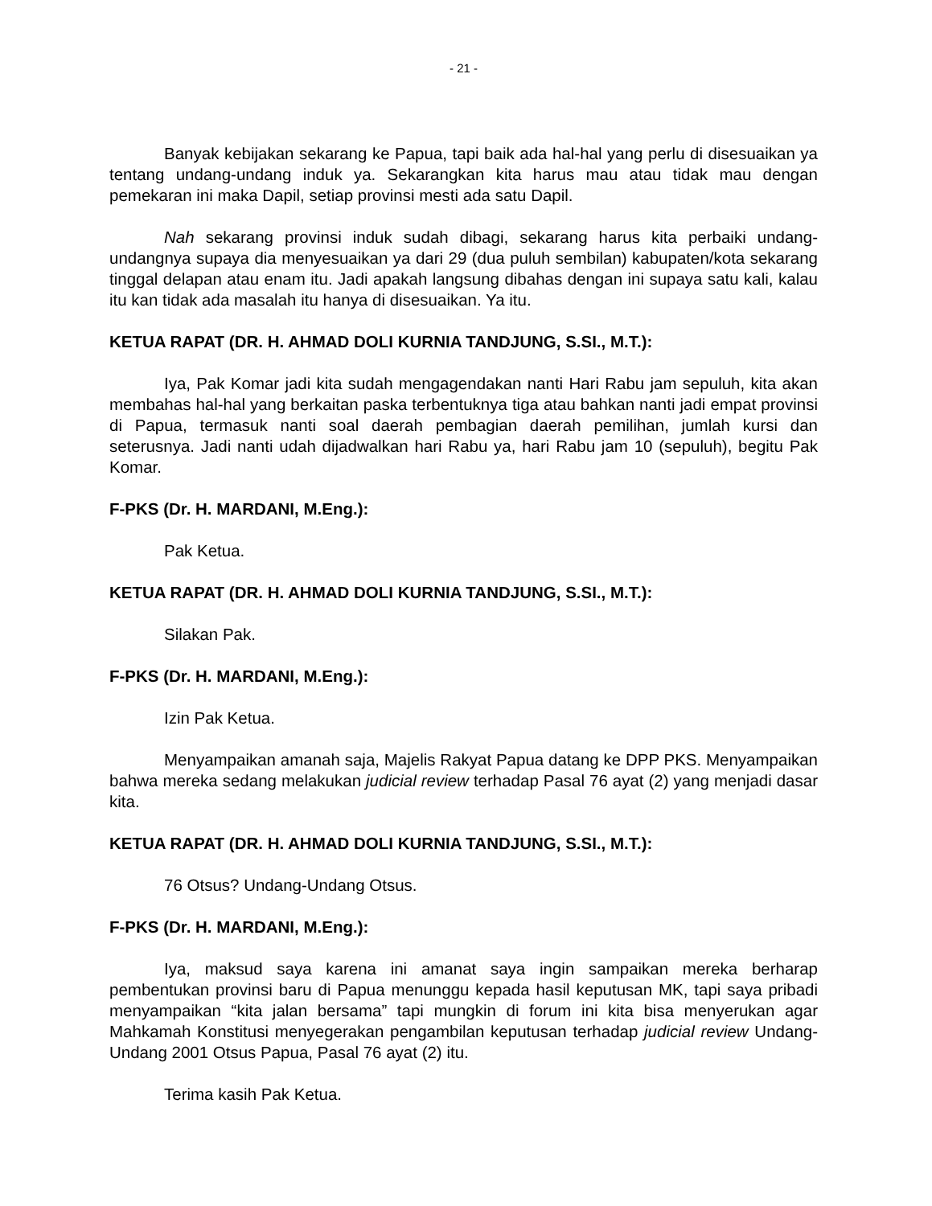- 21 -
Banyak kebijakan sekarang ke Papua, tapi baik ada hal-hal yang perlu di disesuaikan ya tentang undang-undang induk ya. Sekarangkan kita harus mau atau tidak mau dengan pemekaran ini maka Dapil, setiap provinsi mesti ada satu Dapil.
Nah sekarang provinsi induk sudah dibagi, sekarang harus kita perbaiki undang-undangnya supaya dia menyesuaikan ya dari 29 (dua puluh sembilan) kabupaten/kota sekarang tinggal delapan atau enam itu. Jadi apakah langsung dibahas dengan ini supaya satu kali, kalau itu kan tidak ada masalah itu hanya di disesuaikan. Ya itu.
KETUA RAPAT (DR. H. AHMAD DOLI KURNIA TANDJUNG, S.SI., M.T.):
Iya, Pak Komar jadi kita sudah mengagendakan nanti Hari Rabu jam sepuluh, kita akan membahas hal-hal yang berkaitan paska terbentuknya tiga atau bahkan nanti jadi empat provinsi di Papua, termasuk nanti soal daerah pembagian daerah pemilihan, jumlah kursi dan seterusnya. Jadi nanti udah dijadwalkan hari Rabu ya, hari Rabu jam 10 (sepuluh), begitu Pak Komar.
F-PKS (Dr. H. MARDANI, M.Eng.):
Pak Ketua.
KETUA RAPAT (DR. H. AHMAD DOLI KURNIA TANDJUNG, S.SI., M.T.):
Silakan Pak.
F-PKS (Dr. H. MARDANI, M.Eng.):
Izin Pak Ketua.
Menyampaikan amanah saja, Majelis Rakyat Papua datang ke DPP PKS. Menyampaikan bahwa mereka sedang melakukan judicial review terhadap Pasal 76 ayat (2) yang menjadi dasar kita.
KETUA RAPAT (DR. H. AHMAD DOLI KURNIA TANDJUNG, S.SI., M.T.):
76 Otsus? Undang-Undang Otsus.
F-PKS (Dr. H. MARDANI, M.Eng.):
Iya, maksud saya karena ini amanat saya ingin sampaikan mereka berharap pembentukan provinsi baru di Papua menunggu kepada hasil keputusan MK, tapi saya pribadi menyampaikan “kita jalan bersama” tapi mungkin di forum ini kita bisa menyerukan agar Mahkamah Konstitusi menyegerakan pengambilan keputusan terhadap judicial review Undang-Undang 2001 Otsus Papua, Pasal 76 ayat (2) itu.
Terima kasih Pak Ketua.